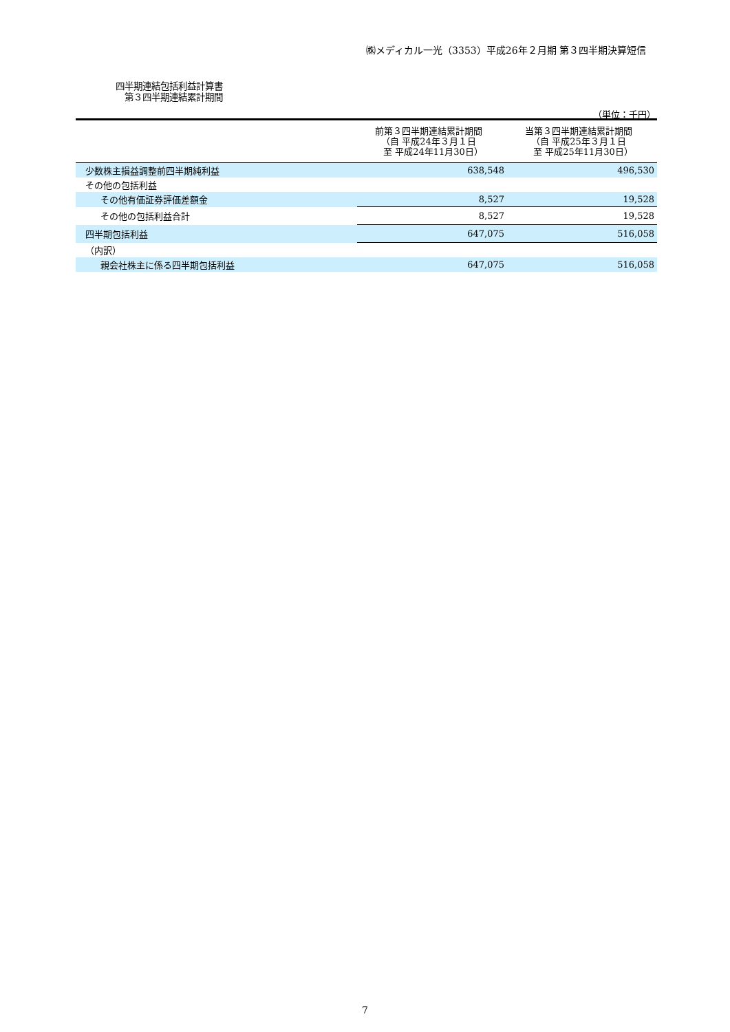㈱メディカル一光（3353）平成26年２月期 第３四半期決算短信
四半期連結包括利益計算書
　第３四半期連結累計期間
（単位：千円）
| | 前第３四半期連結累計期間 （自 平成24年３月１日 至 平成24年11月30日） | 当第３四半期連結累計期間 （自 平成25年３月１日 至 平成25年11月30日） |
| --- | --- | --- |
| 少数株主損益調整前四半期純利益 | 638,548 | 496,530 |
| その他の包括利益 | | |
| その他有価証券評価差額金 | 8,527 | 19,528 |
| その他の包括利益合計 | 8,527 | 19,528 |
| 四半期包括利益 | 647,075 | 516,058 |
| （内訳） | | |
| 親会社株主に係る四半期包括利益 | 647,075 | 516,058 |
7